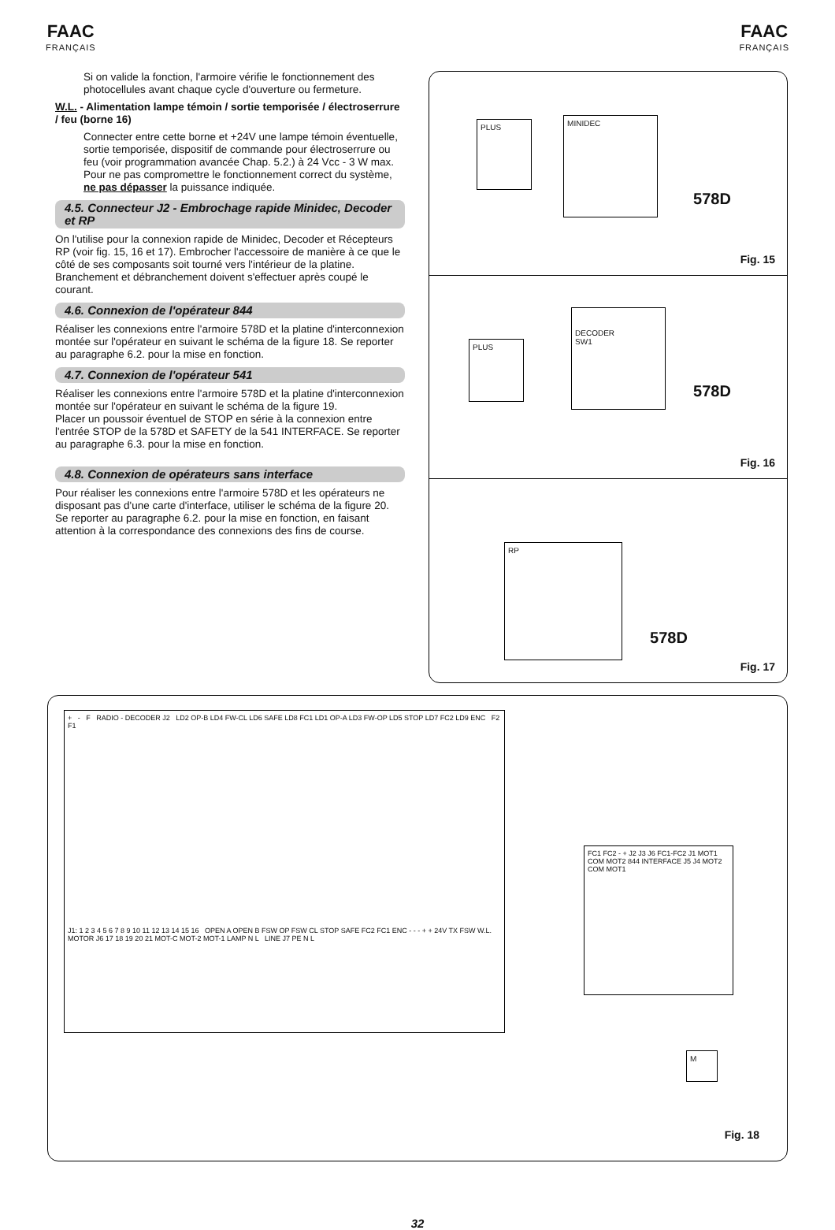FAAC
FRANÇAIS
FAAC
FRANÇAIS
Si on valide la fonction, l'armoire vérifie le fonctionnement des photocellules avant chaque cycle d'ouverture ou fermeture.
W.L. - Alimentation lampe témoin / sortie temporisée / électroserrure / feu (borne 16)
Connecter entre cette borne et +24V une lampe témoin éventuelle, sortie temporisée, dispositif de commande pour électroserrure ou feu (voir programmation avancée Chap. 5.2.) à 24 Vcc - 3 W max. Pour ne pas compromettre le fonctionnement correct du système, ne pas dépasser la puissance indiquée.
4.5. Connecteur J2 - Embrochage rapide Minidec, Decoder et RP
On l'utilise pour la connexion rapide de Minidec, Decoder et Récepteurs RP (voir fig. 15, 16 et 17). Embrocher l'accessoire de manière à ce que le côté de ses composants soit tourné vers l'intérieur de la platine. Branchement et débranchement doivent s'effectuer après coupé le courant.
4.6. Connexion de l'opérateur 844
Réaliser les connexions entre l'armoire 578D et la platine d'interconnexion montée sur l'opérateur en suivant le schéma de la figure 18. Se reporter au paragraphe 6.2. pour la mise en fonction.
4.7. Connexion de l'opérateur 541
Réaliser les connexions entre l'armoire 578D et la platine d'interconnexion montée sur l'opérateur en suivant le schéma de la figure 19.
Placer un poussoir éventuel de STOP en série à la connexion entre l'entrée STOP de la 578D et SAFETY de la 541 INTERFACE. Se reporter au paragraphe 6.3. pour la mise en fonction.
4.8. Connexion de opérateurs sans interface
Pour réaliser les connexions entre l'armoire 578D et les opérateurs ne disposant pas d'une carte d'interface, utiliser le schéma de la figure 20. Se reporter au paragraphe 6.2. pour la mise en fonction, en faisant attention à la correspondance des connexions des fins de course.
PLUS MINIDEC
578D
Fig. 15
PLUS
DECODER
SW1
578D
Fig. 16
RP
578D
Fig. 17
+ - F RADIO - DECODER J2 LD2 OP-B LD4 FW-CL LD6 SAFE LD8 FC1 LD1 OP-A LD3 FW-OP LD5 STOP LD7 FC2 LD9 ENC F2 F1
J1: 1 2 3 4 5 6 7 8 9 10 11 12 13 14 15 16 OPEN A OPEN B FSW OP FSW CL STOP SAFE FC2 FC1 ENC - - - + + 24V TX FSW W.L. MOTOR J6 17 18 19 20 21 MOT-C MOT-2 MOT-1 LAMP N L LINE J7 PE N L
FC1 FC2 - + J2 J3 J6 FC1-FC2 J1 MOT1 COM MOT2 844 INTERFACE J5 J4 MOT2 COM MOT1
M
Fig. 18
32